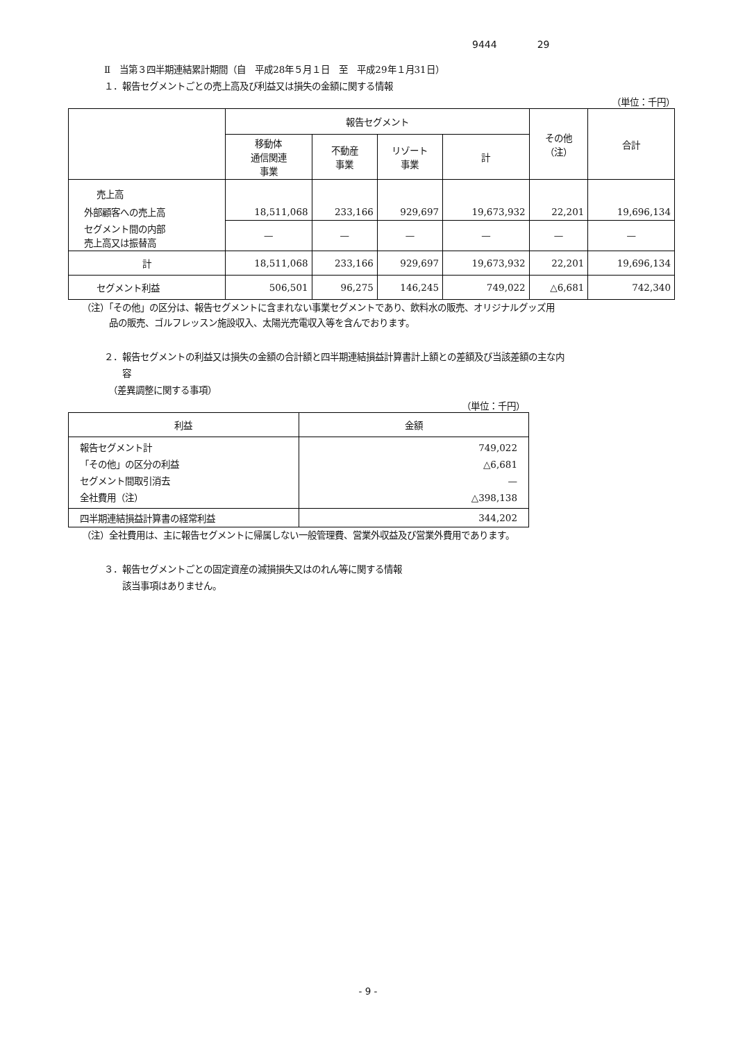9444 29
Ⅱ　当第３四半期連結累計期間（自　平成28年５月１日　至　平成29年１月31日）
１．報告セグメントごとの売上高及び利益又は損失の金額に関する情報
（単位：千円）
| | 報告セグメント | | | | その他 （注） | 合計 |
| --- | --- | --- | --- | --- | --- | --- |
| | 移動体 通信関連 事業 | 不動産 事業 | リゾート 事業 | 計 | | |
| 売上高 | | | | | | |
| 外部顧客への売上高 | 18,511,068 | 233,166 | 929,697 | 19,673,932 | 22,201 | 19,696,134 |
| セグメント間の内部 売上高又は振替高 | — | — | — | — | — | — |
| 計 | 18,511,068 | 233,166 | 929,697 | 19,673,932 | 22,201 | 19,696,134 |
| セグメント利益 | 506,501 | 96,275 | 146,245 | 749,022 | △6,681 | 742,340 |
（注）「その他」の区分は、報告セグメントに含まれない事業セグメントであり、飲料水の販売、オリジナルグッズ用
　　　品の販売、ゴルフレッスン施設収入、太陽光売電収入等を含んでおります。
２．報告セグメントの利益又は損失の金額の合計額と四半期連結損益計算書計上額との差額及び当該差額の主な内
　　容
　（差異調整に関する事項）
（単位：千円）
| 利益 | 金額 |
| --- | --- |
| 報告セグメント計 「その他」の区分の利益 セグメント間取引消去 全社費用（注） | 749,022 △6,681 — △398,138 |
| 四半期連結損益計算書の経常利益 | 344,202 |
（注）全社費用は、主に報告セグメントに帰属しない一般管理費、営業外収益及び営業外費用であります。
３．報告セグメントごとの固定資産の減損損失又はのれん等に関する情報
　　該当事項はありません。
- 9 -